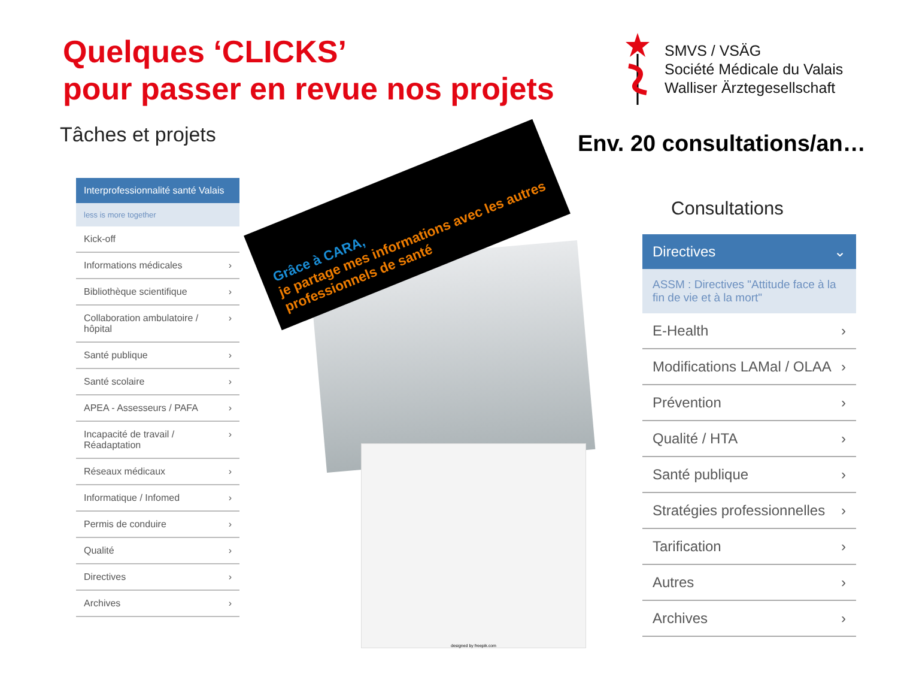Quelques ‘CLICKS’
pour passer en revue nos projets
SMVS / VSÄG
Société Médicale du Valais
Walliser Ärztegesellschaft
Tâches et projets Env. 20 consultations/an…
Interprofessionnalité santé Valais
less is more together
Kick-off
Informations médicales ›
Bibliothèque scientifique ›
Collaboration ambulatoire / hôpital ›
Santé publique ›
Santé scolaire ›
APEA - Assesseurs / PAFA ›
Incapacité de travail / Réadaptation ›
Réseaux médicaux ›
Informatique / Infomed ›
Permis de conduire ›
Qualité ›
Directives ›
Archives ›
designed by freepik.com
Grâce à CARA,
je partage mes informations avec les autres professionnels de santé
Consultations
Directives ⌄
ASSM : Directives "Attitude face à la fin de vie et à la mort"
E-Health ›
Modifications LAMal / OLAA ›
Prévention ›
Qualité / HTA ›
Santé publique ›
Stratégies professionnelles ›
Tarification ›
Autres ›
Archives ›